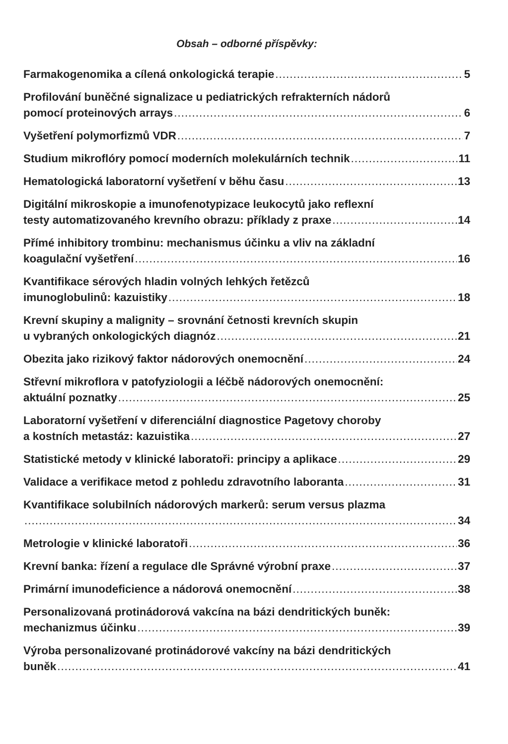Obsah – odborné příspěvky:
Farmakogenomika a cílená onkologická terapie 5
Profilování buněčné signalizace u pediatrických refrakterních nádorů
pomocí proteinových arrays 6
Vyšetření polymorfizmů VDR 7
Studium mikroflóry pomocí moderních molekulárních technik 11
Hematologická laboratorní vyšetření v běhu času 13
Digitální mikroskopie a imunofenotypizace leukocytů jako reflexní
testy automatizovaného krevního obrazu: příklady z praxe 14
Přímé inhibitory trombinu: mechanismus účinku a vliv na základní
koagulační vyšetření 16
Kvantifikace sérových hladin volných lehkých řetězců
imunoglobulinů: kazuistiky 18
Krevní skupiny a malignity – srovnání četnosti krevních skupin
u vybraných onkologických diagnóz 21
Obezita jako rizikový faktor nádorových onemocnění 24
Střevní mikroflora v patofyziologii a léčbě nádorových onemocnění:
aktuální poznatky 25
Laboratorní vyšetření v diferenciální diagnostice Pagetovy choroby
a kostních metastáz: kazuistika 27
Statistické metody v klinické laboratoři: principy a aplikace 29
Validace a verifikace metod z pohledu zdravotního laboranta 31
Kvantifikace solubilních nádorových markerů: serum versus plazma
34
Metrologie v klinické laboratoři 36
Krevní banka: řízení a regulace dle Správné výrobní praxe 37
Primární imunodeficience a nádorová onemocnění 38
Personalizovaná protinádorová vakcína na bázi dendritických buněk:
mechanizmus účinku 39
Výroba personalizované protinádorové vakcíny na bázi dendritických
buněk 41